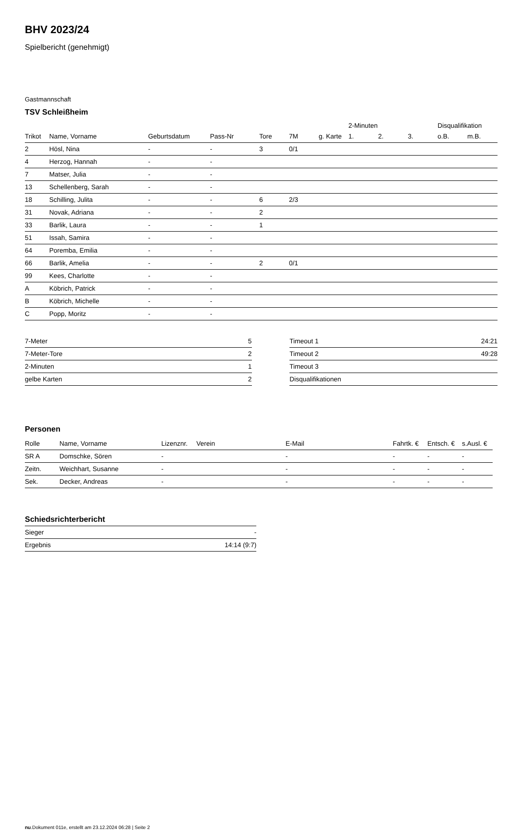BHV 2023/24
Spielbericht (genehmigt)
Gastmannschaft
TSV Schleißheim
| | | | | | | | 2-Minuten | | | Disqualifikation | |
| Trikot | Name, Vorname | Geburtsdatum | Pass-Nr | Tore | 7M | g. Karte | 1. | 2. | 3. | o.B. | m.B. |
| 2 | Hösl, Nina | - | - | 3 | 0/1 | | | | | | |
| 4 | Herzog, Hannah | - | - | | | | | | | | |
| 7 | Matser, Julia | - | - | | | | | | | | |
| 13 | Schellenberg, Sarah | - | - | | | | | | | | |
| 18 | Schilling, Julita | - | - | 6 | 2/3 | | | | | | |
| 31 | Novak, Adriana | - | - | 2 | | | | | | | |
| 33 | Barlik, Laura | - | - | 1 | | | | | | | |
| 51 | Issah, Samira | - | - | | | | | | | | |
| 64 | Poremba, Emilia | - | - | | | | | | | | |
| 66 | Barlik, Amelia | - | - | 2 | 0/1 | | | | | | |
| 99 | Kees, Charlotte | - | - | | | | | | | | |
| A | Köbrich, Patrick | - | - | | | | | | | | |
| B | Köbrich, Michelle | - | - | | | | | | | | |
| C | Popp, Moritz | - | - | | | | | | | | |
| 7-Meter | 5 |
| 7-Meter-Tore | 2 |
| 2-Minuten | 1 |
| gelbe Karten | 2 |
| Timeout 1 | 24:21 |
| Timeout 2 | 49:28 |
| Timeout 3 | |
| Disqualifikationen | |
Personen
| Rolle | Name, Vorname | Lizenznr. | Verein | E-Mail | Fahrtk. € | Entsch. € | s.Ausl. € |
| --- | --- | --- | --- | --- | --- | --- | --- |
| SR A | Domschke, Sören | - | | - | - | - | - |
| Zeitn. | Weichhart, Susanne | - | | - | - | - | - |
| Sek. | Decker, Andreas | - | | - | - | - | - |
Schiedsrichterbericht
| Sieger | - |
| Ergebnis | 14:14 (9:7) |
nu.Dokument 011e, erstellt am 23.12.2024 06:28 | Seite 2